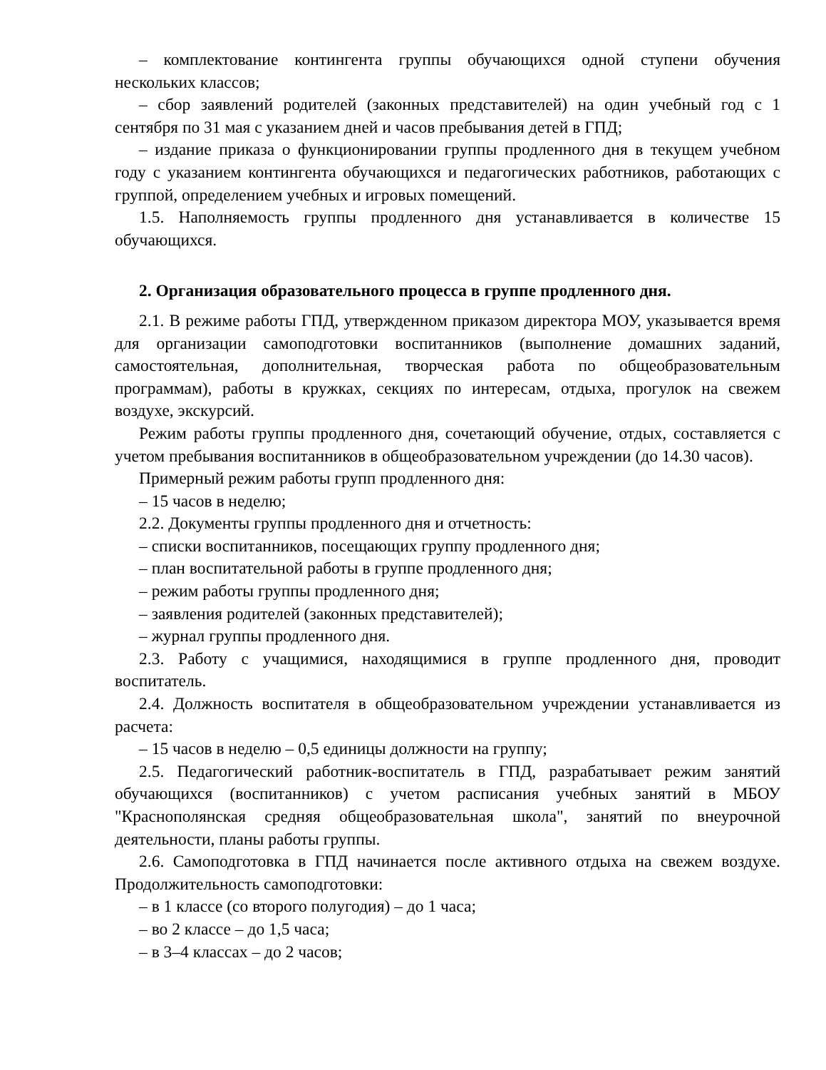– комплектование контингента группы обучающихся одной ступени обучения нескольких классов;
– сбор заявлений родителей (законных представителей) на один учебный год с 1 сентября по 31 мая с указанием дней и часов пребывания детей в ГПД;
– издание приказа о функционировании группы продленного дня в текущем учебном году с указанием контингента обучающихся и педагогических работников, работающих с группой, определением учебных и игровых помещений.
1.5. Наполняемость группы продленного дня устанавливается в количестве 15 обучающихся.
2. Организация образовательного процесса в группе продленного дня.
2.1. В режиме работы ГПД, утвержденном приказом директора МОУ, указывается время для организации самоподготовки воспитанников (выполнение домашних заданий, самостоятельная, дополнительная, творческая работа по общеобразовательным программам), работы в кружках, секциях по интересам, отдыха, прогулок на свежем воздухе, экскурсий.
Режим работы группы продленного дня, сочетающий обучение, отдых, составляется с учетом пребывания воспитанников в общеобразовательном учреждении (до 14.30 часов).
Примерный режим работы групп продленного дня:
– 15 часов в неделю;
2.2. Документы группы продленного дня и отчетность:
– списки воспитанников, посещающих группу продленного дня;
– план воспитательной работы в группе продленного дня;
– режим работы группы продленного дня;
– заявления родителей (законных представителей);
– журнал группы продленного дня.
2.3. Работу с учащимися, находящимися в группе продленного дня, проводит воспитатель.
2.4. Должность воспитателя в общеобразовательном учреждении устанавливается из расчета:
– 15 часов в неделю – 0,5 единицы должности на группу;
2.5. Педагогический работник-воспитатель в ГПД, разрабатывает режим занятий обучающихся (воспитанников) с учетом расписания учебных занятий в МБОУ "Краснополянская средняя общеобразовательная школа", занятий по внеурочной деятельности, планы работы группы.
2.6. Самоподготовка в ГПД начинается после активного отдыха на свежем воздухе. Продолжительность самоподготовки:
– в 1 классе (со второго полугодия) – до 1 часа;
– во 2 классе – до 1,5 часа;
– в 3–4 классах – до 2 часов;